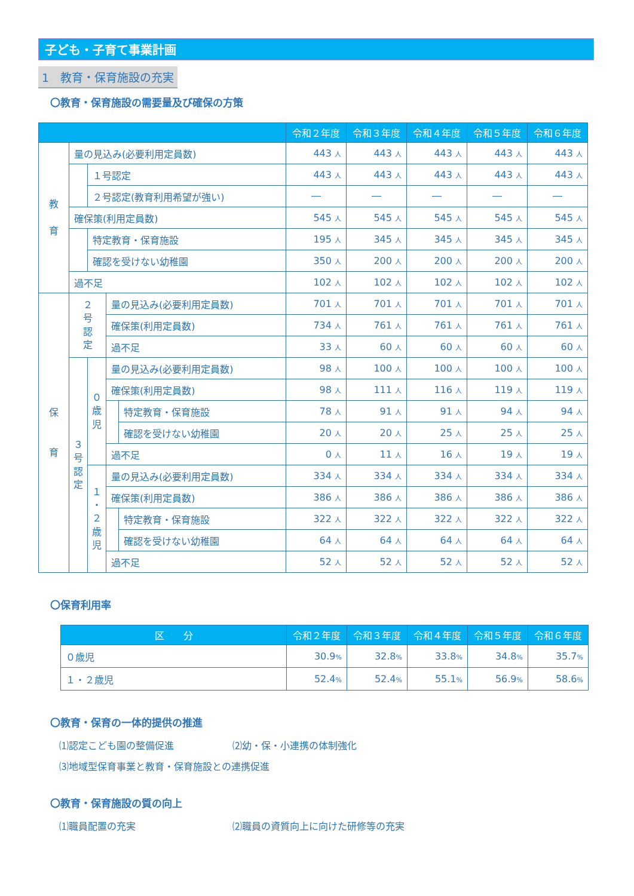子ども・子育て事業計画
1　教育・保育施設の充実
〇教育・保育施設の需要量及び確保の方策
| | | | | | 令和２年度 | 令和３年度 | 令和４年度 | 令和５年度 | 令和６年度 |
| --- | --- | --- | --- | --- | --- | --- | --- | --- | --- |
| 教 育 | 量の見込み(必要利用定員数) | | | | 443 人 | 443 人 | 443 人 | 443 人 | 443 人 |
| | | １号認定 | | | 443 人 | 443 人 | 443 人 | 443 人 | 443 人 |
| | | ２号認定(教育利用希望が強い) | | | ― | ― | ― | ― | ― |
| | 確保策(利用定員数) | | | | 545 人 | 545 人 | 545 人 | 545 人 | 545 人 |
| | | 特定教育・保育施設 | | | 195 人 | 345 人 | 345 人 | 345 人 | 345 人 |
| | | 確認を受けない幼稚園 | | | 350 人 | 200 人 | 200 人 | 200 人 | 200 人 |
| | 過不足 | | | | 102 人 | 102 人 | 102 人 | 102 人 | 102 人 |
| 保 育 | ２ 号 認 定 | | 量の見込み(必要利用定員数) | | 701 人 | 701 人 | 701 人 | 701 人 | 701 人 |
| | | | 確保策(利用定員数) | | 734 人 | 761 人 | 761 人 | 761 人 | 761 人 |
| | | | 過不足 | | 33 人 | 60 人 | 60 人 | 60 人 | 60 人 |
| | ３ 号 認 定 | ０ 歳 児 | 量の見込み(必要利用定員数) | | 98 人 | 100 人 | 100 人 | 100 人 | 100 人 |
| | | | 確保策(利用定員数) | | 98 人 | 111 人 | 116 人 | 119 人 | 119 人 |
| | | | | 特定教育・保育施設 | 78 人 | 91 人 | 91 人 | 94 人 | 94 人 |
| | | | | 確認を受けない幼稚園 | 20 人 | 20 人 | 25 人 | 25 人 | 25 人 |
| | | | 過不足 | | 0 人 | 11 人 | 16 人 | 19 人 | 19 人 |
| | | １ ・ ２ 歳 児 | 量の見込み(必要利用定員数) | | 334 人 | 334 人 | 334 人 | 334 人 | 334 人 |
| | | | 確保策(利用定員数) | | 386 人 | 386 人 | 386 人 | 386 人 | 386 人 |
| | | | | 特定教育・保育施設 | 322 人 | 322 人 | 322 人 | 322 人 | 322 人 |
| | | | | 確認を受けない幼稚園 | 64 人 | 64 人 | 64 人 | 64 人 | 64 人 |
| | | | 過不足 | | 52 人 | 52 人 | 52 人 | 52 人 | 52 人 |
〇保育利用率
| 区 分 | 令和２年度 | 令和３年度 | 令和４年度 | 令和５年度 | 令和６年度 |
| --- | --- | --- | --- | --- | --- |
| ０歳児 | 30.9 % | 32.8 % | 33.8 % | 34.8 % | 35.7 % |
| １・２歳児 | 52.4 % | 52.4 % | 55.1 % | 56.9 % | 58.6 % |
〇教育・保育の一体的提供の推進
⑴認定こども園の整備促進 ⑵幼・保・小連携の体制強化
⑶地域型保育事業と教育・保育施設との連携促進
〇教育・保育施設の質の向上
⑴職員配置の充実 ⑵職員の資質向上に向けた研修等の充実